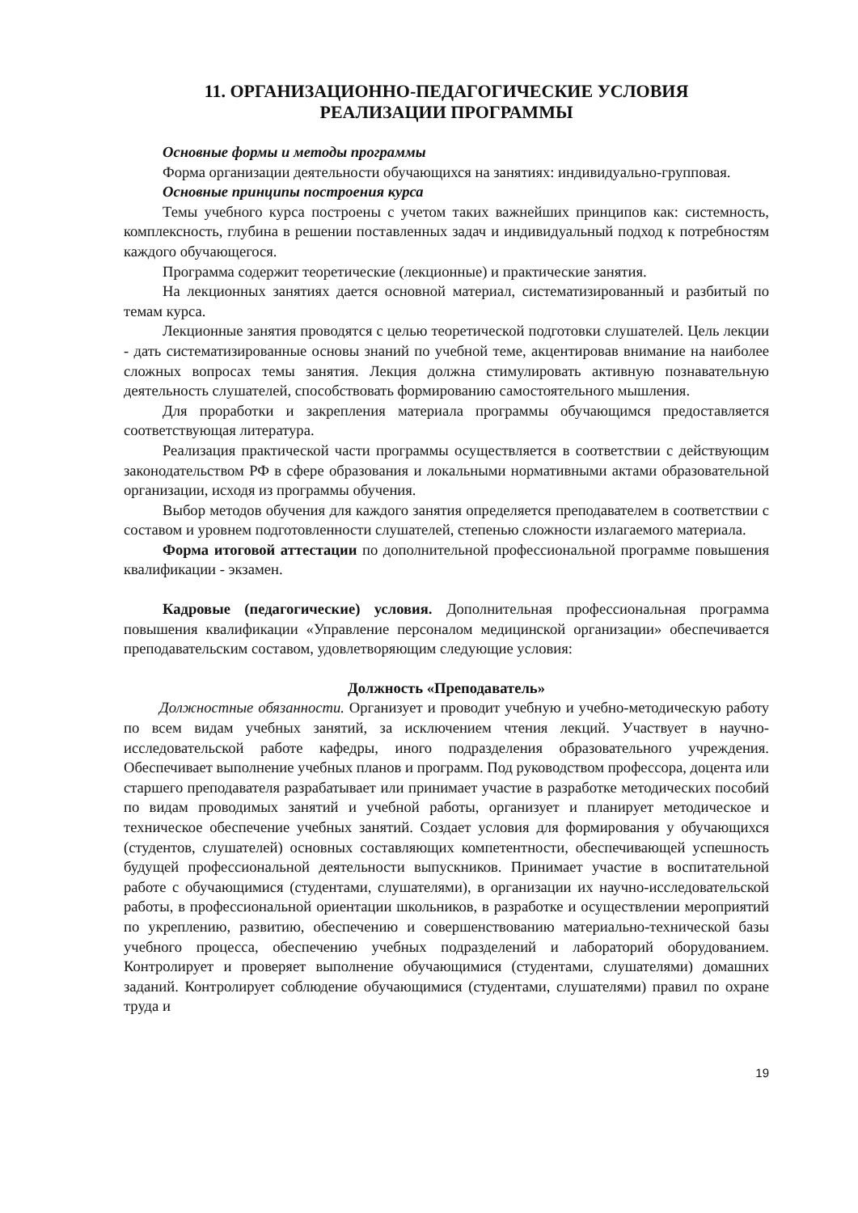11. ОРГАНИЗАЦИОННО-ПЕДАГОГИЧЕСКИЕ УСЛОВИЯ
РЕАЛИЗАЦИИ ПРОГРАММЫ
Основные формы и методы программы
Форма организации деятельности обучающихся на занятиях: индивидуально-групповая.
Основные принципы построения курса
Темы учебного курса построены с учетом таких важнейших принципов как: системность, комплексность, глубина в решении поставленных задач и индивидуальный подход к потребностям каждого обучающегося.
Программа содержит теоретические (лекционные) и практические занятия.
На лекционных занятиях дается основной материал, систематизированный и разбитый по темам курса.
Лекционные занятия проводятся с целью теоретической подготовки слушателей. Цель лекции - дать систематизированные основы знаний по учебной теме, акцентировав внимание на наиболее сложных вопросах темы занятия. Лекция должна стимулировать активную познавательную деятельность слушателей, способствовать формированию самостоятельного мышления.
Для проработки и закрепления материала программы обучающимся предоставляется соответствующая литература.
Реализация практической части программы осуществляется в соответствии с действующим законодательством РФ в сфере образования и локальными нормативными актами образовательной организации, исходя из программы обучения.
Выбор методов обучения для каждого занятия определяется преподавателем в соответствии с составом и уровнем подготовленности слушателей, степенью сложности излагаемого материала.
Форма итоговой аттестации по дополнительной профессиональной программе повышения квалификации - экзамен.
Кадровые (педагогические) условия. Дополнительная профессиональная программа повышения квалификации «Управление персоналом медицинской организации» обеспечивается преподавательским составом, удовлетворяющим следующие условия:
Должность «Преподаватель»
Должностные обязанности. Организует и проводит учебную и учебно-методическую работу по всем видам учебных занятий, за исключением чтения лекций. Участвует в научно-исследовательской работе кафедры, иного подразделения образовательного учреждения. Обеспечивает выполнение учебных планов и программ. Под руководством профессора, доцента или старшего преподавателя разрабатывает или принимает участие в разработке методических пособий по видам проводимых занятий и учебной работы, организует и планирует методическое и техническое обеспечение учебных занятий. Создает условия для формирования у обучающихся (студентов, слушателей) основных составляющих компетентности, обеспечивающей успешность будущей профессиональной деятельности выпускников. Принимает участие в воспитательной работе с обучающимися (студентами, слушателями), в организации их научно-исследовательской работы, в профессиональной ориентации школьников, в разработке и осуществлении мероприятий по укреплению, развитию, обеспечению и совершенствованию материально-технической базы учебного процесса, обеспечению учебных подразделений и лабораторий оборудованием. Контролирует и проверяет выполнение обучающимися (студентами, слушателями) домашних заданий. Контролирует соблюдение обучающимися (студентами, слушателями) правил по охране труда и
19